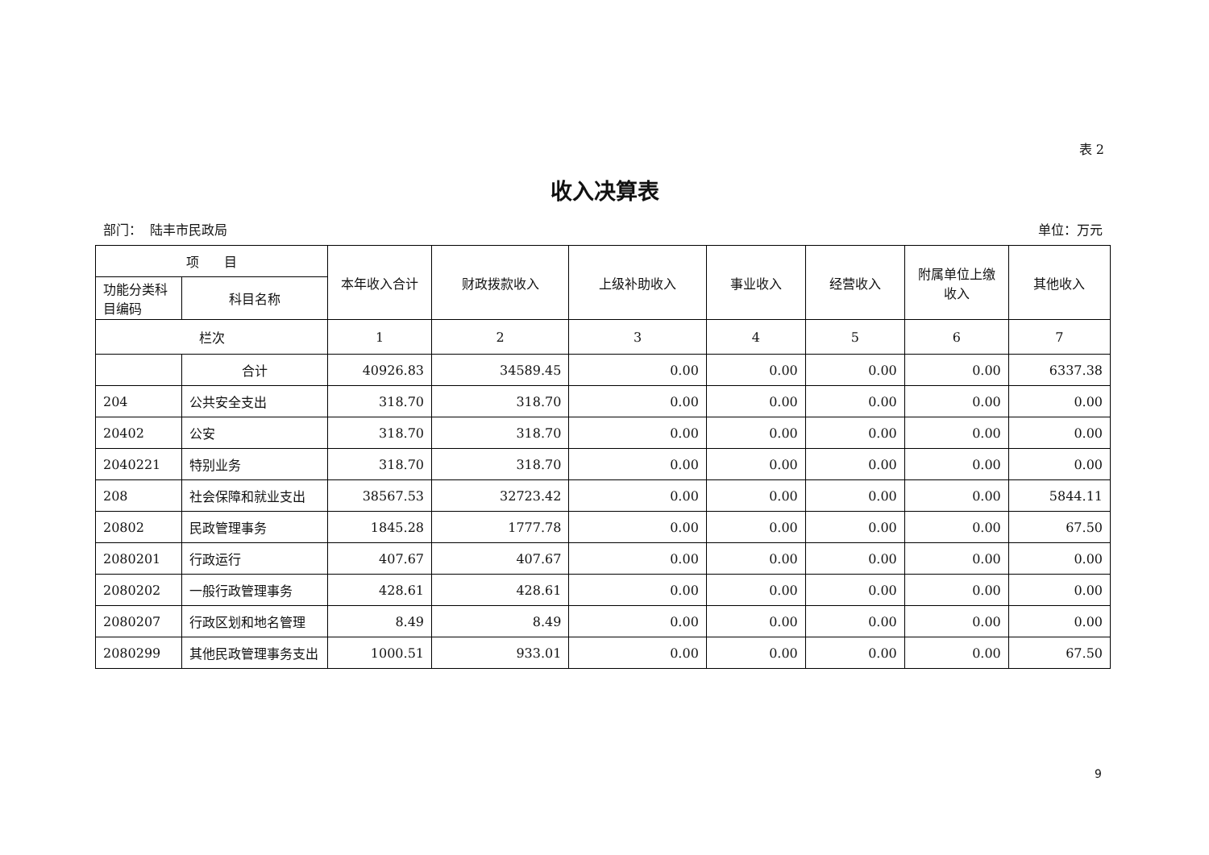表 2
收入决算表
部门： 陆丰市民政局 单位：万元
| 项 目 | | 本年收入合计 | 财政拨款收入 | 上级补助收入 | 事业收入 | 经营收入 | 附属单位上缴收入 | 其他收入 |
| --- | --- | --- | --- | --- | --- | --- | --- | --- |
| 功能分类科目编码 | 科目名称 | | | | | | | |
| 栏次 | | 1 | 2 | 3 | 4 | 5 | 6 | 7 |
| | 合计 | 40926.83 | 34589.45 | 0.00 | 0.00 | 0.00 | 0.00 | 6337.38 |
| 204 | 公共安全支出 | 318.70 | 318.70 | 0.00 | 0.00 | 0.00 | 0.00 | 0.00 |
| 20402 | 公安 | 318.70 | 318.70 | 0.00 | 0.00 | 0.00 | 0.00 | 0.00 |
| 2040221 | 特别业务 | 318.70 | 318.70 | 0.00 | 0.00 | 0.00 | 0.00 | 0.00 |
| 208 | 社会保障和就业支出 | 38567.53 | 32723.42 | 0.00 | 0.00 | 0.00 | 0.00 | 5844.11 |
| 20802 | 民政管理事务 | 1845.28 | 1777.78 | 0.00 | 0.00 | 0.00 | 0.00 | 67.50 |
| 2080201 | 行政运行 | 407.67 | 407.67 | 0.00 | 0.00 | 0.00 | 0.00 | 0.00 |
| 2080202 | 一般行政管理事务 | 428.61 | 428.61 | 0.00 | 0.00 | 0.00 | 0.00 | 0.00 |
| 2080207 | 行政区划和地名管理 | 8.49 | 8.49 | 0.00 | 0.00 | 0.00 | 0.00 | 0.00 |
| 2080299 | 其他民政管理事务支出 | 1000.51 | 933.01 | 0.00 | 0.00 | 0.00 | 0.00 | 67.50 |
9